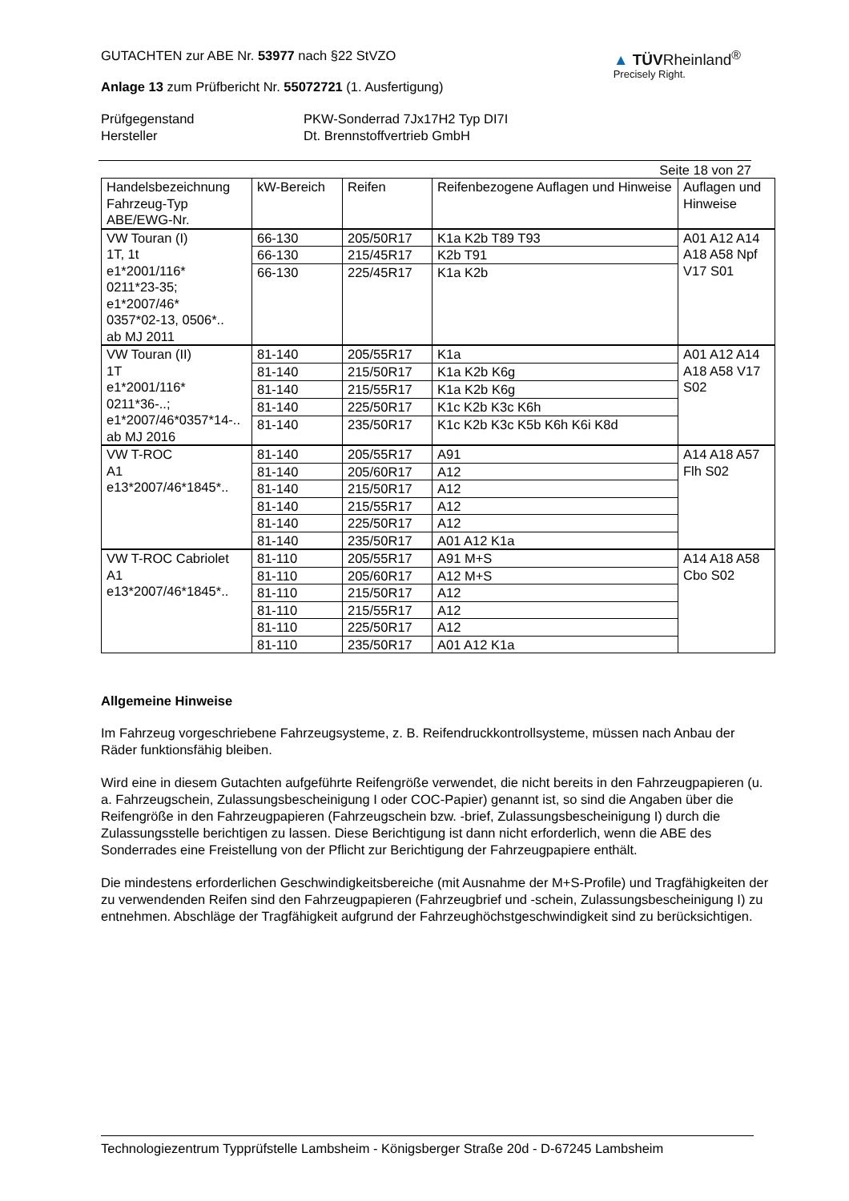GUTACHTEN zur ABE Nr. 53977 nach §22 StVZO
Anlage 13 zum Prüfbericht Nr. 55072721 (1. Ausfertigung)
▲ TÜVRheinland<sup>®</sup>
Precisely Right.
Prüfgegenstand PKW-Sonderrad 7Jx17H2 Typ DI7I Hersteller Dt. Brennstoffvertrieb GmbH
Seite 18 von 27
| Handelsbezeichnung Fahrzeug-Typ ABE/EWG-Nr. | kW-Bereich | Reifen | Reifenbezogene Auflagen und Hinweise | Auflagen und Hinweise |
| --- | --- | --- | --- | --- |
| VW Touran (I) 1T, 1t e1*2001/116* 0211*23-35; e1*2007/46* 0357*02-13, 0506*.. ab MJ 2011 | 66-130 | 205/50R17 | K1a K2b T89 T93 | A01 A12 A14 A18 A58 Npf V17 S01 |
| | 66-130 | 215/45R17 | K2b T91 | |
| | 66-130 | 225/45R17 | K1a K2b | |
| VW Touran (II) 1T e1*2001/116* 0211*36-..; e1*2007/46*0357*14-.. ab MJ 2016 | 81-140 | 205/55R17 | K1a | A01 A12 A14 A18 A58 V17 S02 |
| | 81-140 | 215/50R17 | K1a K2b K6g | |
| | 81-140 | 215/55R17 | K1a K2b K6g | |
| | 81-140 | 225/50R17 | K1c K2b K3c K6h | |
| | 81-140 | 235/50R17 | K1c K2b K3c K5b K6h K6i K8d | |
| VW T-ROC A1 e13*2007/46*1845*.. | 81-140 | 205/55R17 | A91 | A14 A18 A57 Flh S02 |
| | 81-140 | 205/60R17 | A12 | |
| | 81-140 | 215/50R17 | A12 | |
| | 81-140 | 215/55R17 | A12 | |
| | 81-140 | 225/50R17 | A12 | |
| | 81-140 | 235/50R17 | A01 A12 K1a | |
| VW T-ROC Cabriolet A1 e13*2007/46*1845*.. | 81-110 | 205/55R17 | A91 M+S | A14 A18 A58 Cbo S02 |
| | 81-110 | 205/60R17 | A12 M+S | |
| | 81-110 | 215/50R17 | A12 | |
| | 81-110 | 215/55R17 | A12 | |
| | 81-110 | 225/50R17 | A12 | |
| | 81-110 | 235/50R17 | A01 A12 K1a | |
Allgemeine Hinweise
Im Fahrzeug vorgeschriebene Fahrzeugsysteme, z. B. Reifendruckkontrollsysteme, müssen nach Anbau der Räder funktionsfähig bleiben.
Wird eine in diesem Gutachten aufgeführte Reifengröße verwendet, die nicht bereits in den Fahrzeugpapieren (u. a. Fahrzeugschein, Zulassungsbescheinigung I oder COC-Papier) genannt ist, so sind die Angaben über die Reifengröße in den Fahrzeugpapieren (Fahrzeugschein bzw. -brief, Zulassungsbescheinigung I) durch die Zulassungsstelle berichtigen zu lassen. Diese Berichtigung ist dann nicht erforderlich, wenn die ABE des Sonderrades eine Freistellung von der Pflicht zur Berichtigung der Fahrzeugpapiere enthält.
Die mindestens erforderlichen Geschwindigkeitsbereiche (mit Ausnahme der M+S-Profile) und Tragfähigkeiten der zu verwendenden Reifen sind den Fahrzeugpapieren (Fahrzeugbrief und -schein, Zulassungsbescheinigung I) zu entnehmen. Abschläge der Tragfähigkeit aufgrund der Fahrzeughöchstgeschwindigkeit sind zu berücksichtigen.
Technologiezentrum Typprüfstelle Lambsheim - Königsberger Straße 20d - D-67245 Lambsheim